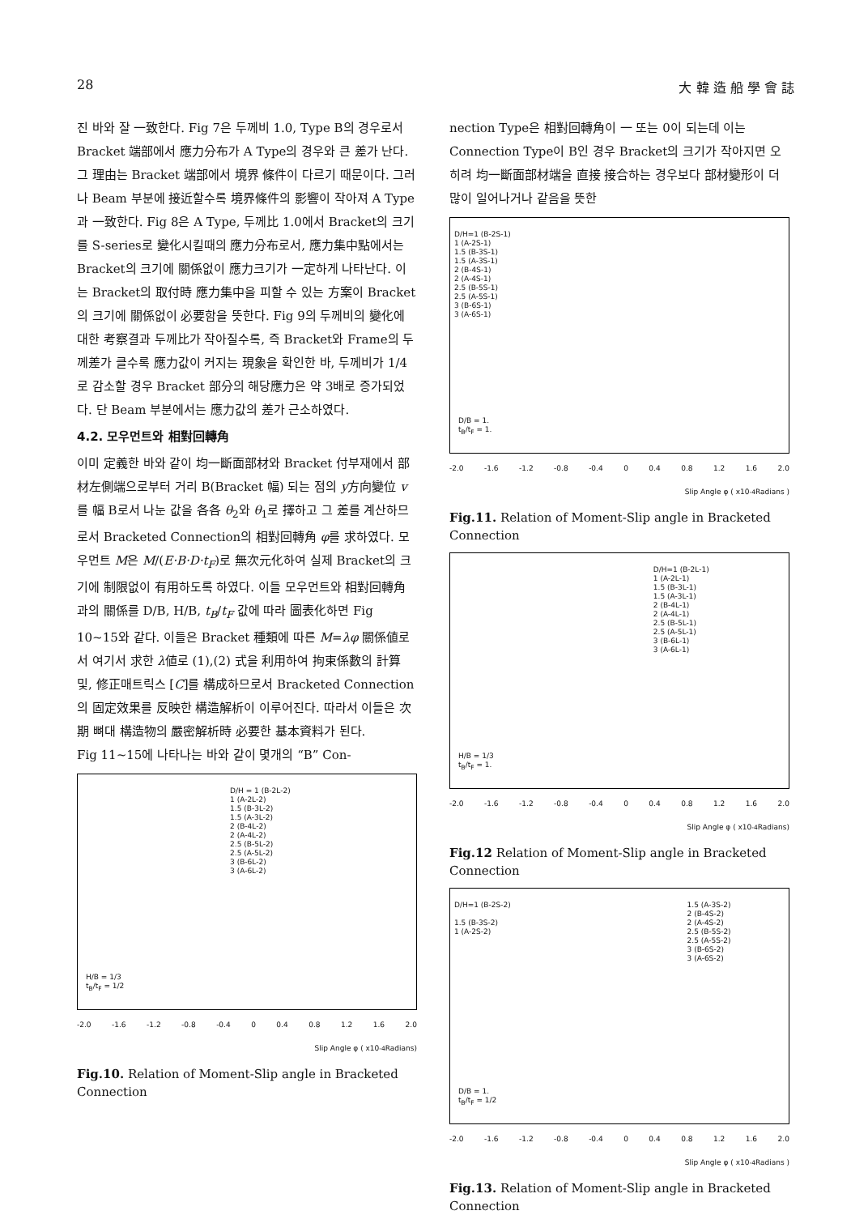28 大 韓 造 船 學 會 誌
진 바와 잘 一致한다. Fig 7은 두께비 1.0, Type B의 경우로서 Bracket 端部에서 應力分布가 A Type의 경우와 큰 差가 난다. 그 理由는 Bracket 端部에서 境界 條件이 다르기 때문이다. 그러나 Beam 부분에 接近할수록 境界條件의 影響이 작아져 A Type과 一致한다. Fig 8은 A Type, 두께比 1.0에서 Bracket의 크기를 S-series로 變化시킬때의 應力分布로서, 應力集中點에서는 Bracket의 크기에 關係없이 應力크기가 一定하게 나타난다. 이는 Bracket의 取付時 應力集中을 피할 수 있는 方案이 Bracket의 크기에 關係없이 必要함을 뜻한다. Fig 9의 두께비의 變化에 대한 考察결과 두께比가 작아질수록, 즉 Bracket와 Frame의 두께差가 클수록 應力값이 커지는 現象을 확인한 바, 두께비가 1/4로 감소할 경우 Bracket 部分의 해당應力은 약 3배로 증가되었다. 단 Beam 부분에서는 應力값의 差가 근소하였다.
4.2. 모우먼트와 相對回轉角
이미 定義한 바와 같이 均一斷面部材와 Bracket 付부재에서 部材左側端으로부터 거리 B(Bracket 幅) 되는 점의 y方向變位 v를 幅 B로서 나눈 값을 各各 θ<sub>2</sub>와 θ<sub>1</sub>로 擇하고 그 差를 계산하므로서 Bracketed Connection의 相對回轉角 φ를 求하였다. 모우먼트 M은 M/(E·B·D·t<sub>F</sub>)로 無次元化하여 실제 Bracket의 크기에 制限없이 有用하도록 하였다. 이들 모우먼트와 相對回轉角과의 關係를 D/B, H/B, t<sub>B</sub>/t<sub>F</sub> 값에 따라 圖表化하면 Fig 10~15와 같다. 이들은 Bracket 種類에 따른 M=λφ 關係値로서 여기서 求한 λ値로 (1),(2) 式을 利用하여 拘束係數의 計算 및, 修正매트릭스 [C]를 構成하므로서 Bracketed Connection의 固定效果를 反映한 構造解析이 이루어진다. 따라서 이들은 次期 뼈대 構造物의 嚴密解析時 必要한 基本資料가 된다.
Fig 11~15에 나타나는 바와 같이 몇개의 “B” Con-
D/H = 1 (B-2L-2)
1 (A-2L-2)
1.5 (B-3L-2)
1.5 (A-3L-2)
2 (B-4L-2)
2 (A-4L-2)
2.5 (B-5L-2)
2.5 (A-5L-2)
3 (B-6L-2)
3 (A-6L-2)
H/B = 1/3
t<sub>B</sub>/t<sub>F</sub> = 1/2
-2.0 -1.6 -1.2 -0.8 -0.4 0 0.4 0.8 1.2 1.6 2.0
Slip Angle φ ( x10<sup>-4</sup>Radians)
Fig.10. Relation of Moment-Slip angle in Bracketed Connection
nection Type은 相對回轉角이 一 또는 0이 되는데 이는 Connection Type이 B인 경우 Bracket의 크기가 작아지면 오히려 均一斷面部材端을 直接 接合하는 경우보다 部材變形이 더 많이 일어나거나 같음을 뜻한
D/H=1 (B-2S-1)
1 (A-2S-1)
1.5 (B-3S-1)
1.5 (A-3S-1)
2 (B-4S-1)
2 (A-4S-1)
2.5 (B-5S-1)
2.5 (A-5S-1)
3 (B-6S-1)
3 (A-6S-1)
D/B = 1.
t<sub>B</sub>/t<sub>F</sub> = 1.
-2.0 -1.6 -1.2 -0.8 -0.4 0 0.4 0.8 1.2 1.6 2.0
Slip Angle φ ( x10<sup>-4</sup>Radians )
Fig.11. Relation of Moment-Slip angle in Bracketed Connection
D/H=1 (B-2L-1)
1 (A-2L-1)
1.5 (B-3L-1)
1.5 (A-3L-1)
2 (B-4L-1)
2 (A-4L-1)
2.5 (B-5L-1)
2.5 (A-5L-1)
3 (B-6L-1)
3 (A-6L-1)
H/B = 1/3
t<sub>B</sub>/t<sub>F</sub> = 1.
-2.0 -1.6 -1.2 -0.8 -0.4 0 0.4 0.8 1.2 1.6 2.0
Slip Angle φ ( x10<sup>-4</sup>Radians)
Fig.12 Relation of Moment-Slip angle in Bracketed Connection
D/H=1 (B-2S-2)
1.5 (B-3S-2)
1 (A-2S-2)
1.5 (A-3S-2)
2 (B-4S-2)
2 (A-4S-2)
2.5 (B-5S-2)
2.5 (A-5S-2)
3 (B-6S-2)
3 (A-6S-2)
D/B = 1.
t<sub>B</sub>/t<sub>F</sub> = 1/2
-2.0 -1.6 -1.2 -0.8 -0.4 0 0.4 0.8 1.2 1.6 2.0
Slip Angle φ ( x10<sup>-4</sup>Radians )
Fig.13. Relation of Moment-Slip angle in Bracketed Connection